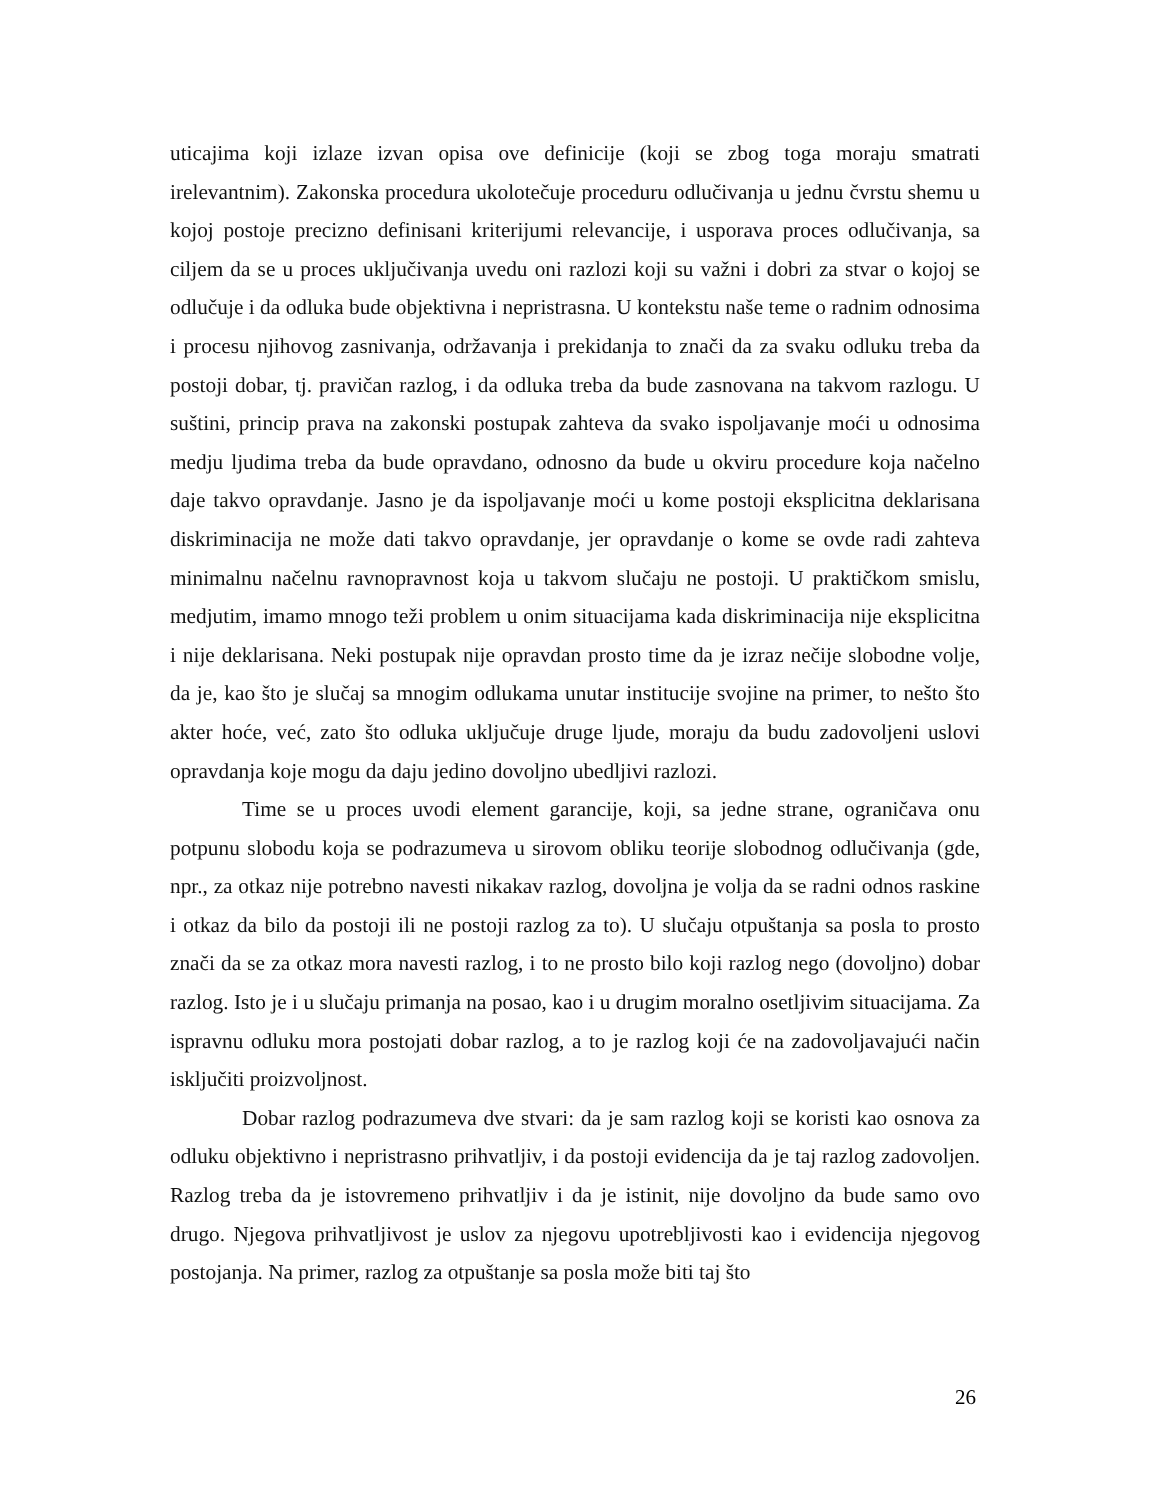uticajima koji izlaze izvan opisa ove definicije (koji se zbog toga moraju smatrati irelevantnim). Zakonska procedura ukolotečuje proceduru odlučivanja u jednu čvrstu shemu u kojoj postoje precizno definisani kriterijumi relevancije, i usporava proces odlučivanja, sa ciljem da se u proces uključivanja uvedu oni razlozi koji su važni i dobri za stvar o kojoj se odlučuje i da odluka bude objektivna i nepristrasna. U kontekstu naše teme o radnim odnosima i procesu njihovog zasnivanja, održavanja i prekidanja to znači da za svaku odluku treba da postoji dobar, tj. pravičan razlog, i da odluka treba da bude zasnovana na takvom razlogu. U suštini, princip prava na zakonski postupak zahteva da svako ispoljavanje moći u odnosima medju ljudima treba da bude opravdano, odnosno da bude u okviru procedure koja načelno daje takvo opravdanje. Jasno je da ispoljavanje moći u kome postoji eksplicitna deklarisana diskriminacija ne može dati takvo opravdanje, jer opravdanje o kome se ovde radi zahteva minimalnu načelnu ravnopravnost koja u takvom slučaju ne postoji. U praktičkom smislu, medjutim, imamo mnogo teži problem u onim situacijama kada diskriminacija nije eksplicitna i nije deklarisana. Neki postupak nije opravdan prosto time da je izraz nečije slobodne volje, da je, kao što je slučaj sa mnogim odlukama unutar institucije svojine na primer, to nešto što akter hoće, već, zato što odluka uključuje druge ljude, moraju da budu zadovoljeni uslovi opravdanja koje mogu da daju jedino dovoljno ubedljivi razlozi.
Time se u proces uvodi element garancije, koji, sa jedne strane, ograničava onu potpunu slobodu koja se podrazumeva u sirovom obliku teorije slobodnog odlučivanja (gde, npr., za otkaz nije potrebno navesti nikakav razlog, dovoljna je volja da se radni odnos raskine i otkaz da bilo da postoji ili ne postoji razlog za to). U slučaju otpuštanja sa posla to prosto znači da se za otkaz mora navesti razlog, i to ne prosto bilo koji razlog nego (dovoljno) dobar razlog. Isto je i u slučaju primanja na posao, kao i u drugim moralno osetljivim situacijama. Za ispravnu odluku mora postojati dobar razlog, a to je razlog koji će na zadovoljavajući način isključiti proizvoljnost.
Dobar razlog podrazumeva dve stvari: da je sam razlog koji se koristi kao osnova za odluku objektivno i nepristrasno prihvatljiv, i da postoji evidencija da je taj razlog zadovoljen. Razlog treba da je istovremeno prihvatljiv i da je istinit, nije dovoljno da bude samo ovo drugo. Njegova prihvatljivost je uslov za njegovu upotrebljivosti kao i evidencija njegovog postojanja. Na primer, razlog za otpuštanje sa posla može biti taj što
26